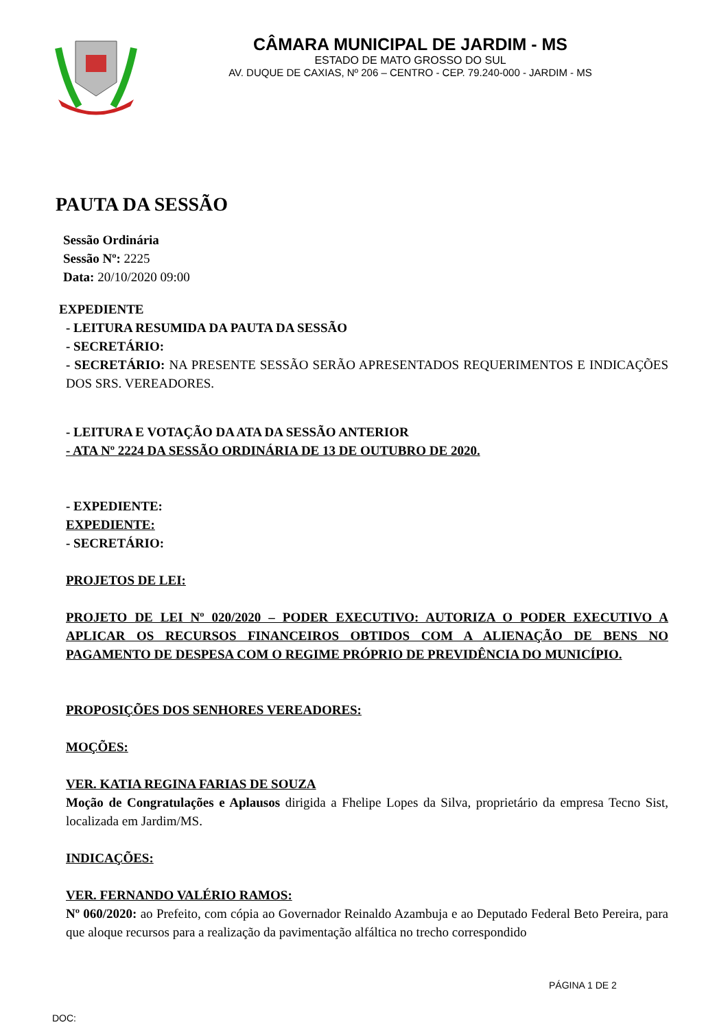CÂMARA MUNICIPAL DE JARDIM - MS
ESTADO DE MATO GROSSO DO SUL
AV. DUQUE DE CAXIAS, Nº 206 – CENTRO - CEP. 79.240-000 - JARDIM - MS
PAUTA DA SESSÃO
Sessão Ordinária
Sessão Nº: 2225
Data: 20/10/2020 09:00
EXPEDIENTE
- LEITURA RESUMIDA DA PAUTA DA SESSÃO
- SECRETÁRIO:
- SECRETÁRIO: NA PRESENTE SESSÃO SERÃO APRESENTADOS REQUERIMENTOS E INDICAÇÕES DOS SRS. VEREADORES.
- LEITURA E VOTAÇÃO DA ATA DA SESSÃO ANTERIOR
- ATA Nº 2224 DA SESSÃO ORDINÁRIA DE 13 DE OUTUBRO DE 2020.
- EXPEDIENTE:
EXPEDIENTE:
- SECRETÁRIO:
PROJETOS DE LEI:
PROJETO DE LEI Nº 020/2020 – PODER EXECUTIVO: AUTORIZA O PODER EXECUTIVO A APLICAR OS RECURSOS FINANCEIROS OBTIDOS COM A ALIENAÇÃO DE BENS NO PAGAMENTO DE DESPESA COM O REGIME PRÓPRIO DE PREVIDÊNCIA DO MUNICÍPIO.
PROPOSIÇÕES DOS SENHORES VEREADORES:
MOÇÕES:
VER. KATIA REGINA FARIAS DE SOUZA
Moção de Congratulações e Aplausos dirigida a Fhelipe Lopes da Silva, proprietário da empresa Tecno Sist, localizada em Jardim/MS.
INDICAÇÕES:
VER. FERNANDO VALÉRIO RAMOS:
Nº 060/2020: ao Prefeito, com cópia ao Governador Reinaldo Azambuja e ao Deputado Federal Beto Pereira, para que aloque recursos para a realização da pavimentação alfáltica no trecho correspondido
PÁGINA 1 DE 2
DOC: